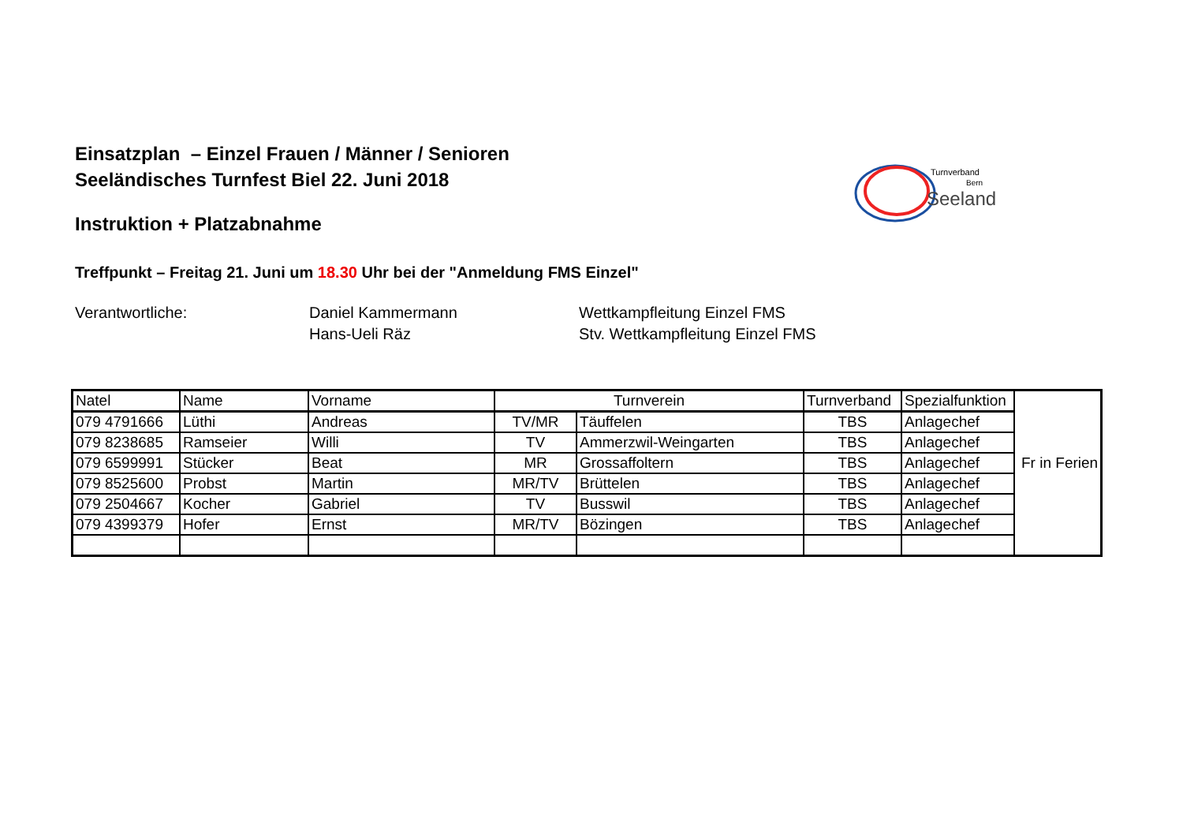Einsatzplan – Einzel Frauen / Männer / Senioren
Seeländisches Turnfest Biel 22. Juni 2018
Turnverband
Bern
Seeland
Instruktion + Platzabnahme
Treffpunkt – Freitag 21. Juni um 18.30 Uhr bei der "Anmeldung FMS Einzel"
Verantwortliche:
Daniel Kammermann
Hans-Ueli Räz
Wettkampfleitung Einzel FMS
Stv. Wettkampfleitung Einzel FMS
| Natel | Name | Vorname | Turnverein | | Turnverband | Spezialfunktion | |
| --- | --- | --- | --- | --- | --- | --- | --- |
| 079 4791666 | Lüthi | Andreas | TV/MR | Täuffelen | TBS | Anlagechef | |
| 079 8238685 | Ramseier | Willi | TV | Ammerzwil-Weingarten | TBS | Anlagechef | |
| 079 6599991 | Stücker | Beat | MR | Grossaffoltern | TBS | Anlagechef | Fr in Ferien |
| 079 8525600 | Probst | Martin | MR/TV | Brüttelen | TBS | Anlagechef | |
| 079 2504667 | Kocher | Gabriel | TV | Busswil | TBS | Anlagechef | |
| 079 4399379 | Hofer | Ernst | MR/TV | Bözingen | TBS | Anlagechef | |